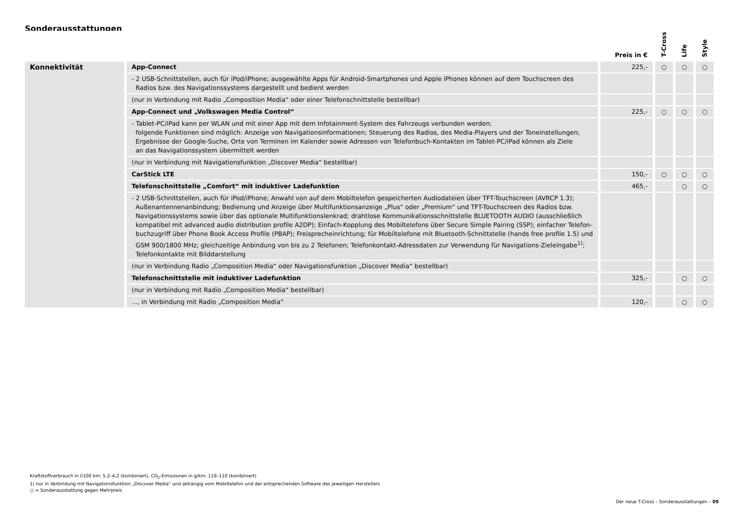Sonderausstattungen
| | | Preis in € | T-Cross | Life | Style |
| --- | --- | --- | --- | --- | --- |
| Konnektivität | App-Connect | 225,- | ○ | ○ | ○ |
| | - 2 USB-Schnittstellen, auch für iPod/iPhone; ausgewählte Apps für Android-Smartphones und Apple iPhones können auf dem Touchscreen des Radios bzw. des Navigationssystems dargestellt und bedient werden | | | | |
| | (nur in Verbindung mit Radio „Composition Media“ oder einer Telefonschnittstelle bestellbar) | | | | |
| | App-Connect und „Volkswagen Media Control“ | 225,- | ○ | ○ | ○ |
| | - Tablet-PC/iPad kann per WLAN und mit einer App mit dem Infotainment-System des Fahrzeugs verbunden werden; folgende Funktionen sind möglich: Anzeige von Navigationsinformationen; Steuerung des Radios, des Media-Players und der Toneinstellungen; Ergebnisse der Google-Suche, Orte von Terminen im Kalender sowie Adressen von Telefonbuch-Kontakten im Tablet-PC/iPad können als Ziele an das Navigationssystem übermittelt werden | | | | |
| | (nur in Verbindung mit Navigationsfunktion „Discover Media“ bestellbar) | | | | |
| | CarStick LTE | 150,- | ○ | ○ | ○ |
| | Telefonschnittstelle „Comfort“ mit induktiver Ladefunktion | 465,- | | ○ | ○ |
| | - 2 USB-Schnittstellen, auch für iPod/iPhone; Anwahl von auf dem Mobiltelefon gespeicherten Audiodateien über TFT-Touchscreen (AVRCP 1.3); Außenantennenanbindung; Bedienung und Anzeige über Multifunktionsanzeige „Plus“ oder „Premium“ und TFT-Touchscreen des Radios bzw. Navigationssystems sowie über das optionale Multifunktionslenkrad; drahtlose Kommunikationsschnittstelle BLUETOOTH AUDIO (ausschließlich kompatibel mit advanced audio distribution profile A2DP); Einfach-Kopplung des Mobiltelefons über Secure Simple Pairing (SSP); einfacher Telefon- buchzugriff über Phone Book Access Profile (PBAP); Freisprecheinrichtung; für Mobiltelefone mit Bluetooth-Schnittstelle (hands free profile 1.5) und GSM 900/1800 MHz; gleichzeitige Anbindung von bis zu 2 Telefonen; Telefonkontakt-Adressdaten zur Verwendung für Navigations-Zieleingabe<sup>1)</sup>; Telefonkontakte mit Bilddarstellung | | | | |
| | (nur in Verbindung Radio „Composition Media“ oder Navigationsfunktion „Discover Media“ bestellbar) | | | | |
| | Telefonschnittstelle mit induktiver Ladefunktion | 325,- | | ○ | ○ |
| | (nur in Verbindung mit Radio „Composition Media“ bestellbar) | | | | |
| | ..., in Verbindung mit Radio „Composition Media“ | 120,- | | ○ | ○ |
Kraftstoffverbrauch in l/100 km: 5,2–4,2 (kombiniert), CO<sub>2</sub>-Emissionen in g/km: 119–110 (kombiniert)
1) nur in Verbindung mit Navigationsfunktion „Discover Media“ und abhängig vom Mobiltelefon und der entsprechenden Software des jeweiligen Herstellers
○ = Sonderausstattung gegen Mehrpreis
Der neue T-Cross – Sonderausstattungen – 09